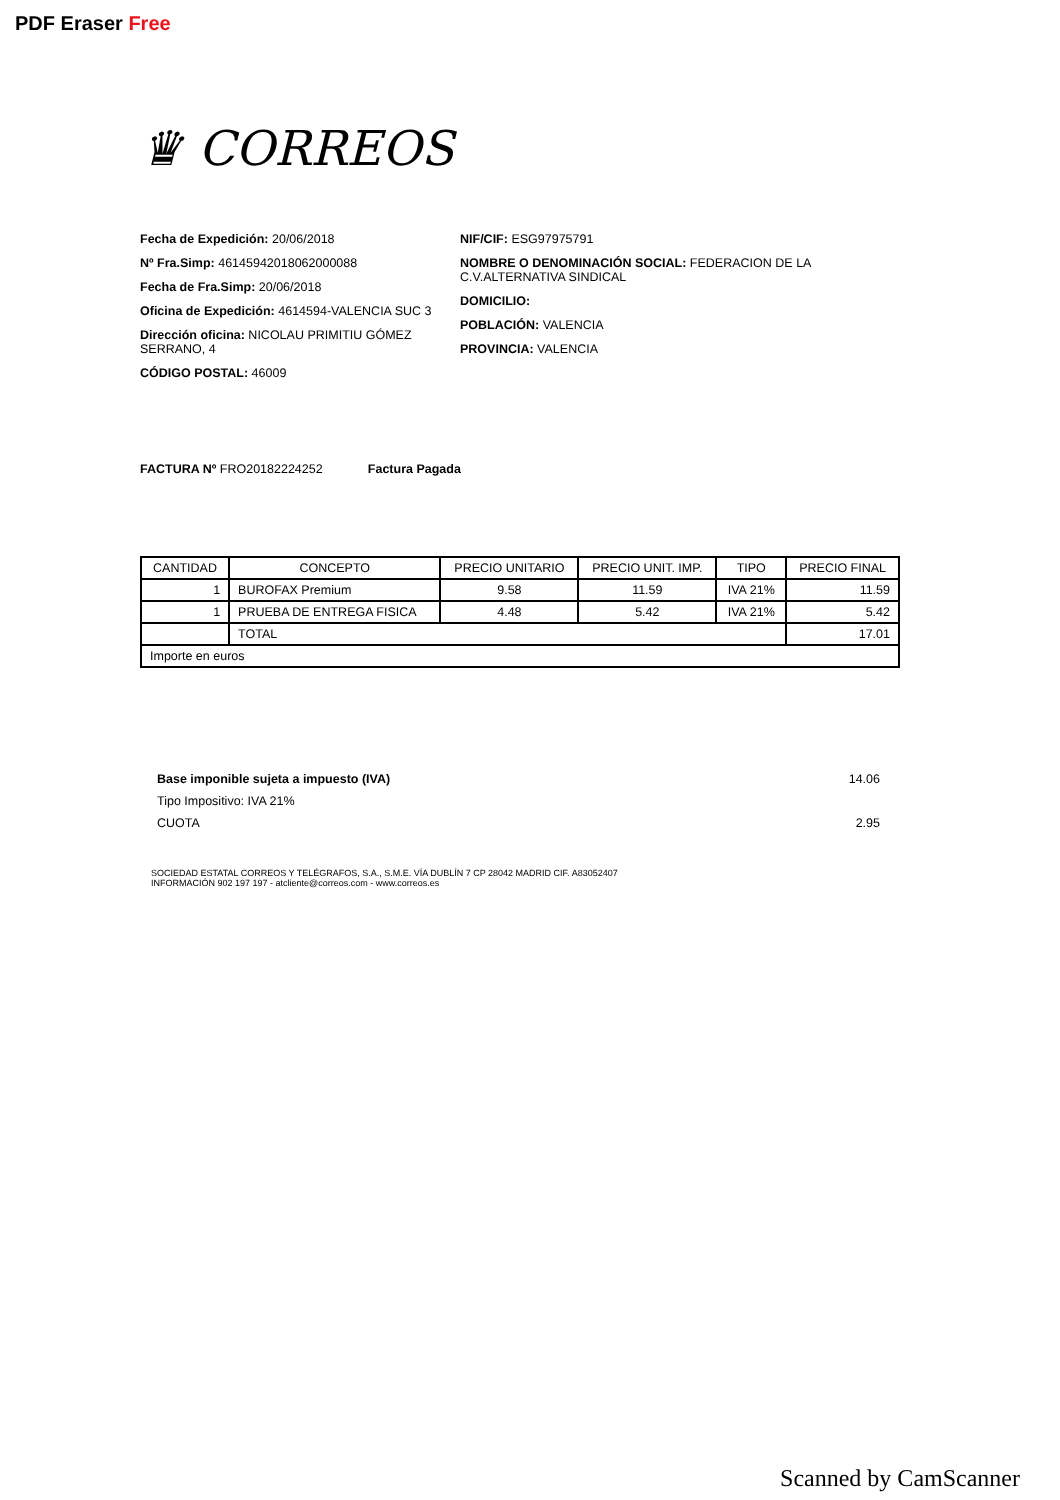PDF Eraser Free
♛ CORREOS
Fecha de Expedición: 20/06/2018
Nº Fra.Simp: 46145942018062000088
Fecha de Fra.Simp: 20/06/2018
Oficina de Expedición: 4614594-VALENCIA SUC 3
Dirección oficina: NICOLAU PRIMITIU GÓMEZ SERRANO, 4
CÓDIGO POSTAL: 46009
NIF/CIF: ESG97975791
NOMBRE O DENOMINACIÓN SOCIAL: FEDERACION DE LA C.V.ALTERNATIVA SINDICAL
DOMICILIO:
POBLACIÓN: VALENCIA
PROVINCIA: VALENCIA
FACTURA Nº FRO20182224252 Factura Pagada
| CANTIDAD | CONCEPTO | PRECIO UNITARIO | PRECIO UNIT. IMP. | TIPO | PRECIO FINAL |
| --- | --- | --- | --- | --- | --- |
| 1 | BUROFAX Premium | 9.58 | 11.59 | IVA 21% | 11.59 |
| 1 | PRUEBA DE ENTREGA FISICA | 4.48 | 5.42 | IVA 21% | 5.42 |
| | TOTAL | | | | 17.01 |
| Importe en euros | | | | | |
Base imponible sujeta a impuesto (IVA) 14.06
Tipo Impositivo: IVA 21%
CUOTA 2.95
SOCIEDAD ESTATAL CORREOS Y TELÉGRAFOS, S.A., S.M.E. VÍA DUBLÍN 7 CP 28042 MADRID CIF. A83052407
INFORMACIÓN 902 197 197 - atcliente@correos.com - www.correos.es
Scanned by CamScanner